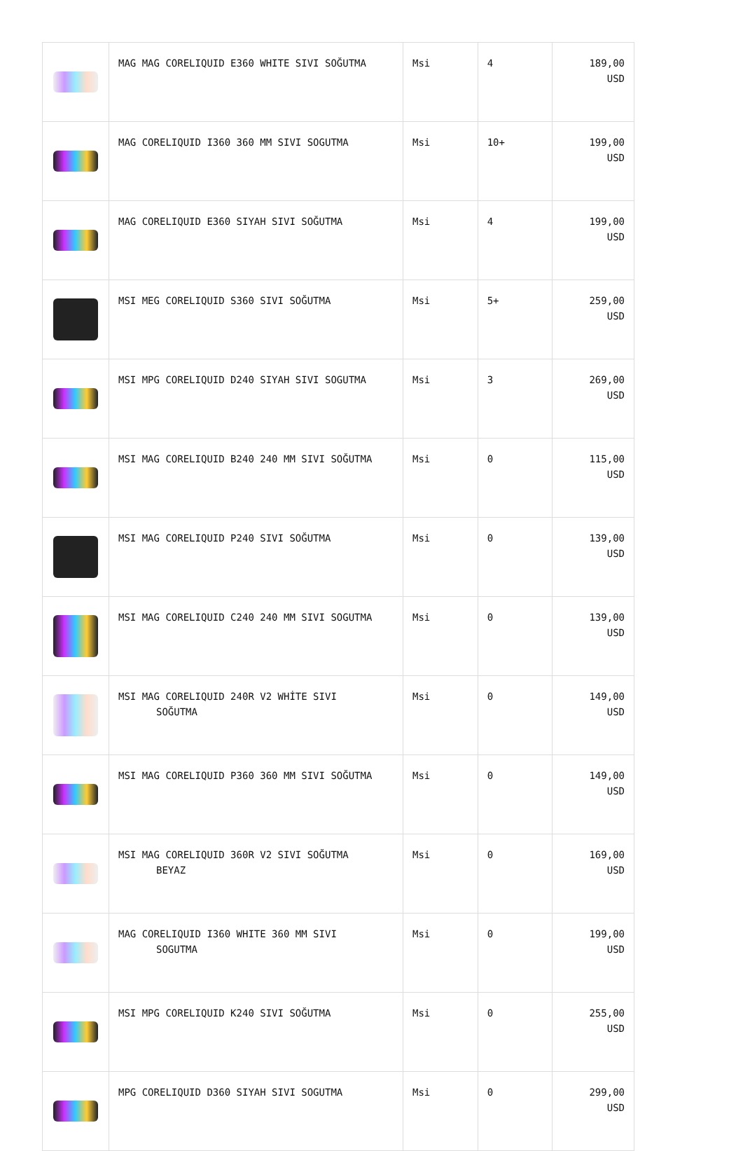| | MAG MAG CORELIQUID E360 WHITE SIVI SOĞUTMA | Msi | 4 | 189,00 USD |
| | MAG CORELIQUID I360 360 MM SIVI SOGUTMA | Msi | 10+ | 199,00 USD |
| | MAG CORELIQUID E360 SIYAH SIVI SOĞUTMA | Msi | 4 | 199,00 USD |
| | MSI MEG CORELIQUID S360 SIVI SOĞUTMA | Msi | 5+ | 259,00 USD |
| | MSI MPG CORELIQUID D240 SIYAH SIVI SOGUTMA | Msi | 3 | 269,00 USD |
| | MSI MAG CORELIQUID B240 240 MM SIVI SOĞUTMA | Msi | 0 | 115,00 USD |
| | MSI MAG CORELIQUID P240 SIVI SOĞUTMA | Msi | 0 | 139,00 USD |
| | MSI MAG CORELIQUID C240 240 MM SIVI SOGUTMA | Msi | 0 | 139,00 USD |
| | MSI MAG CORELIQUID 240R V2 WHİTE SIVI SOĞUTMA | Msi | 0 | 149,00 USD |
| | MSI MAG CORELIQUID P360 360 MM SIVI SOĞUTMA | Msi | 0 | 149,00 USD |
| | MSI MAG CORELIQUID 360R V2 SIVI SOĞUTMA BEYAZ | Msi | 0 | 169,00 USD |
| | MAG CORELIQUID I360 WHITE 360 MM SIVI SOGUTMA | Msi | 0 | 199,00 USD |
| | MSI MPG CORELIQUID K240 SIVI SOĞUTMA | Msi | 0 | 255,00 USD |
| | MPG CORELIQUID D360 SIYAH SIVI SOGUTMA | Msi | 0 | 299,00 USD |